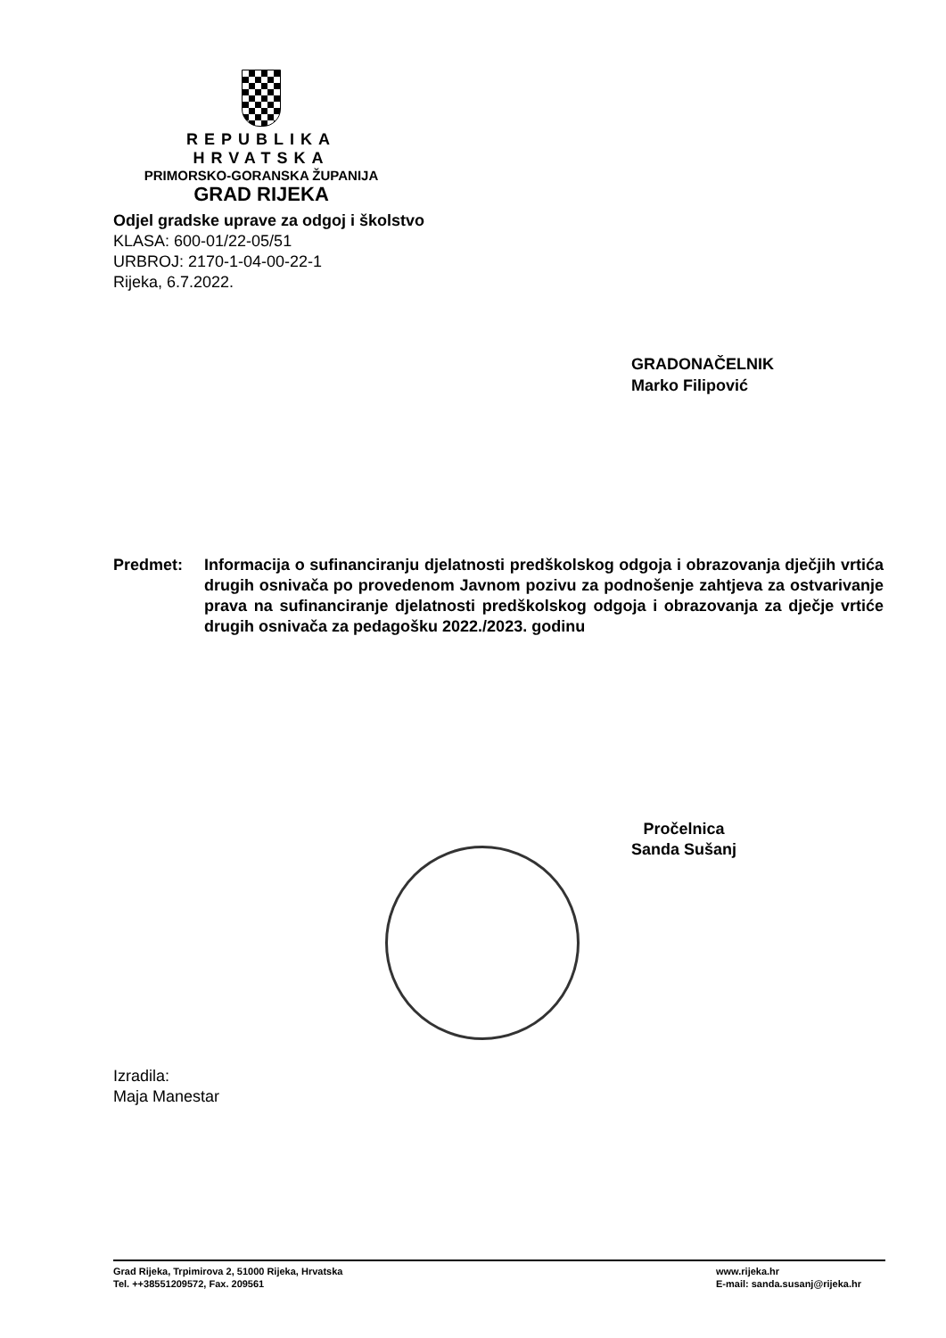REPUBLIKA HRVATSKA
PRIMORSKO-GORANSKA ŽUPANIJA
GRAD RIJEKA
Odjel gradske uprave za odgoj i školstvo
KLASA: 600-01/22-05/51
URBROJ: 2170-1-04-00-22-1
Rijeka, 6.7.2022.
GRADONAČELNIK
Marko Filipović
Predmet: Informacija o sufinanciranju djelatnosti predškolskog odgoja i obrazovanja dječjih vrtića drugih osnivača po provedenom Javnom pozivu za podnošenje zahtjeva za ostvarivanje prava na sufinanciranje djelatnosti predškolskog odgoja i obrazovanja za dječje vrtiće drugih osnivača za pedagošku 2022./2023. godinu
Pročelnica
Sanda Sušanj
Izradila:
Maja Manestar
Grad Rijeka, Trpimirova 2, 51000 Rijeka, Hrvatska
Tel. ++38551209572, Fax. 209561
www.rijeka.hr
E-mail: sanda.susanj@rijeka.hr